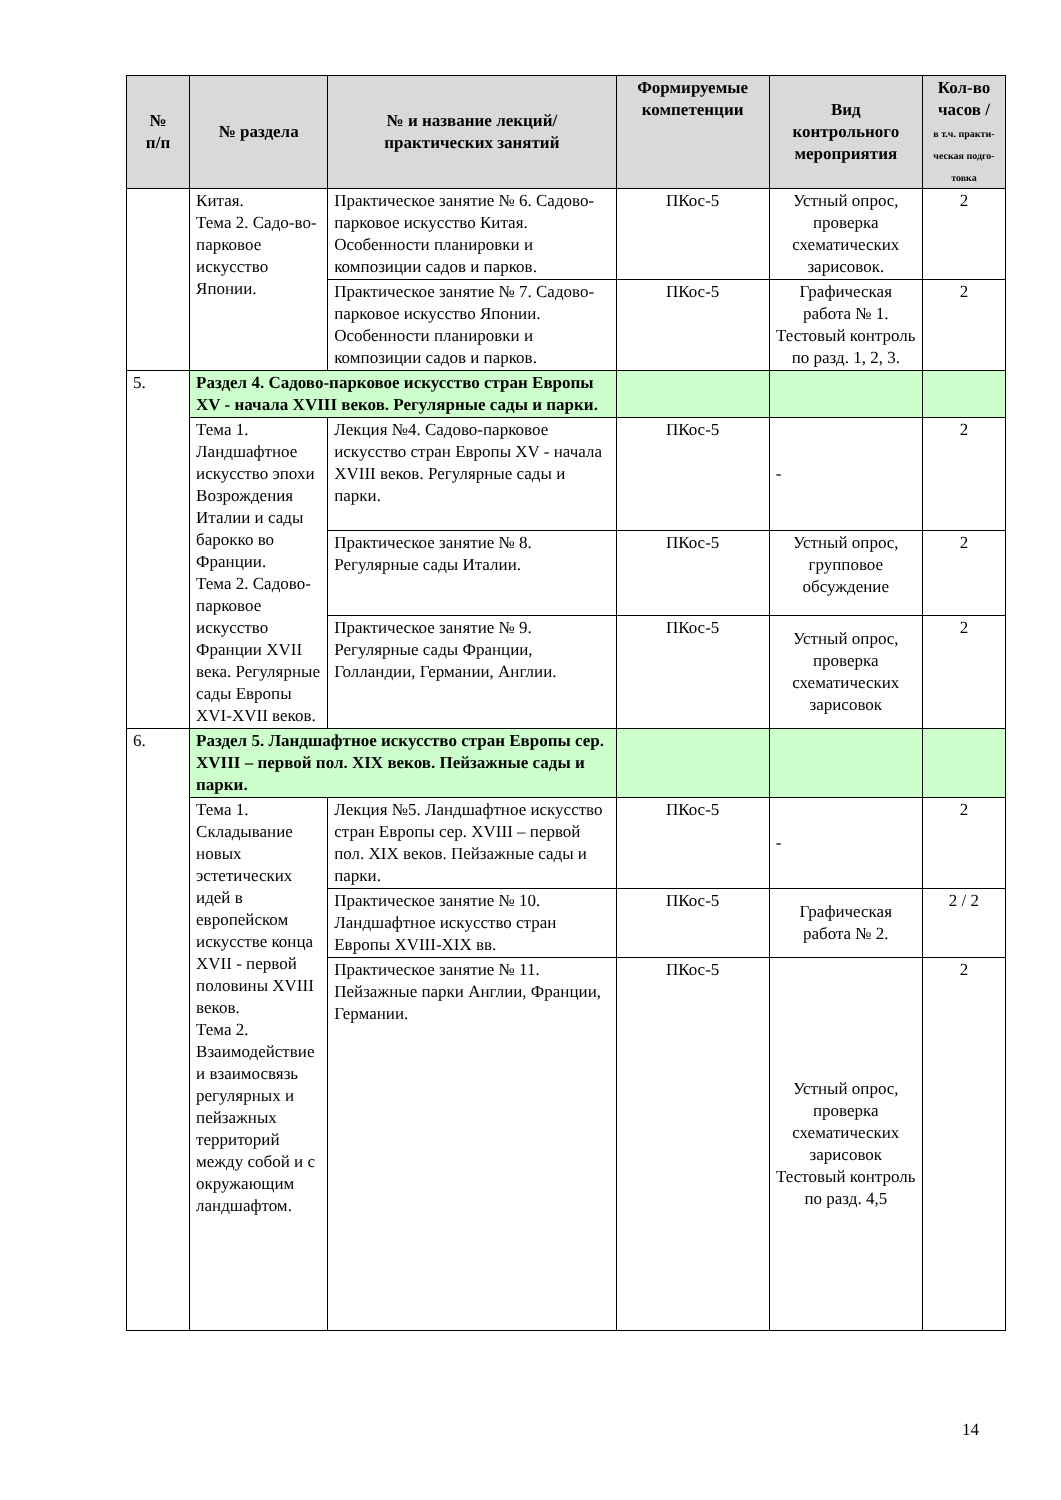| № п/п | № раздела | № и название лекций/ практических занятий | Формируемые компетенции | Вид контрольного мероприятия | Кол-во часов / в т.ч. практи-ческая подго-товка |
| --- | --- | --- | --- | --- | --- |
| | Китая. Тема 2. Садо-во-парковое искусство Японии. | Практическое занятие № 6. Садово-парковое искусство Китая. Особенности планировки и композиции садов и парков. | ПКос-5 | Устный опрос, проверка схематических зарисовок. | 2 |
| | | Практическое занятие № 7. Садово-парковое искусство Японии. Особенности планировки и композиции садов и парков. | ПКос-5 | Графическая работа № 1. Тестовый контроль по разд. 1, 2, 3. | 2 |
| 5. | Раздел 4. Садово-парковое искусство стран Европы XV - начала XVIII веков. Регулярные сады и парки. | | | | |
| | Тема 1. Ландшафтное искусство эпохи Возрождения Италии и сады барокко во Франции. Тема 2. Садово-парковое искусство Франции XVII века. Регулярные сады Европы XVI-XVII веков. | Лекция №4. Садово-парковое искусство стран Европы XV - начала XVIII веков. Регулярные сады и парки. | ПКос-5 | - | 2 |
| | | Практическое занятие № 8. Регулярные сады Италии. | ПКос-5 | Устный опрос, групповое обсуждение | 2 |
| | | Практическое занятие № 9. Регулярные сады Франции, Голландии, Германии, Англии. | ПКос-5 | Устный опрос, проверка схематических зарисовок | 2 |
| 6. | Раздел 5. Ландшафтное искусство стран Европы сер. XVIII – первой пол. XIX веков. Пейзажные сады и парки. | | | | |
| | Тема 1. Складывание новых эстетических идей в европейском искусстве конца XVII - первой половины XVIII веков. Тема 2. Взаимодействие и взаимосвязь регулярных и пейзажных территорий между собой и с окружающим ландшафтом. | Лекция №5. Ландшафтное искусство стран Европы сер. XVIII – первой пол. XIX веков. Пейзажные сады и парки. | ПКос-5 | - | 2 |
| | | Практическое занятие № 10. Ландшафтное искусство стран Европы XVIII-XIX вв. | ПКос-5 | Графическая работа № 2. | 2 / 2 |
| | | Практическое занятие № 11. Пейзажные парки Англии, Франции, Германии. | ПКос-5 | Устный опрос, проверка схематических зарисовок Тестовый контроль по разд. 4,5 | 2 |
14